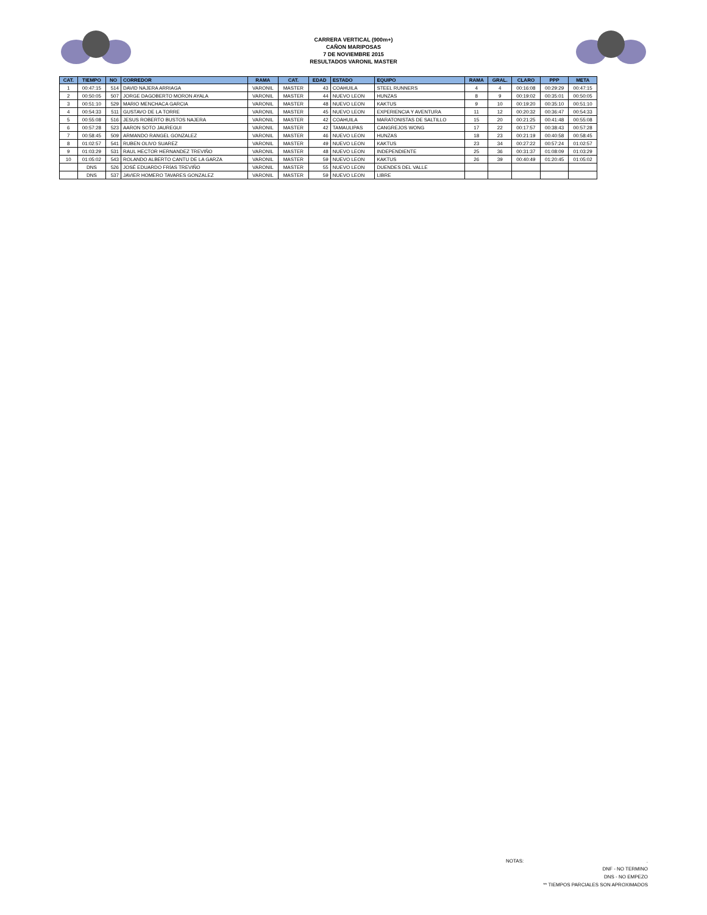CARRERA VERTICAL (900m+)
CAÑON MARIPOSAS
7 DE NOVIEMBRE 2015
RESULTADOS VARONIL MASTER
| CAT. | TIEMPO | NO | CORREDOR | RAMA | CAT. | EDAD | ESTADO | EQUIPO | RAMA | GRAL. | CLARO | PPP | META |
| --- | --- | --- | --- | --- | --- | --- | --- | --- | --- | --- | --- | --- | --- |
| 1 | 00:47:15 | 514 | DAVID NAJERA ARRIAGA | VARONIL | MASTER | 43 | COAHUILA | STEEL RUNNERS | 4 | 4 | 00:16:08 | 00:29:29 | 00:47:15 |
| 2 | 00:50:05 | 507 | JORGE DAGOBERTO MORON AYALA | VARONIL | MASTER | 44 | NUEVO LEON | HUNZAS | 8 | 9 | 00:19:02 | 00:35:01 | 00:50:05 |
| 3 | 00:51:10 | 529 | MARIO MENCHACA GARCIA | VARONIL | MASTER | 48 | NUEVO LEON | KAKTUS | 9 | 10 | 00:19:20 | 00:35:10 | 00:51:10 |
| 4 | 00:54:33 | 511 | GUSTAVO DE LA TORRE | VARONIL | MASTER | 45 | NUEVO LEON | EXPERIENCIA Y AVENTURA | 11 | 12 | 00:20:32 | 00:36:47 | 00:54:33 |
| 5 | 00:55:08 | 516 | JESUS ROBERTO BUSTOS NAJERA | VARONIL | MASTER | 42 | COAHUILA | MARATONISTAS DE SALTILLO | 15 | 20 | 00:21:25 | 00:41:48 | 00:55:08 |
| 6 | 00:57:28 | 523 | AARON SOTO JAUREGUI | VARONIL | MASTER | 42 | TAMAULIPAS | CANGREJOS WONG | 17 | 22 | 00:17:57 | 00:38:43 | 00:57:28 |
| 7 | 00:58:45 | 509 | ARMANDO RANGEL GONZALEZ | VARONIL | MASTER | 46 | NUEVO LEON | HUNZAS | 18 | 23 | 00:21:19 | 00:40:58 | 00:58:45 |
| 8 | 01:02:57 | 541 | RUBEN OLIVO SUAREZ | VARONIL | MASTER | 49 | NUEVO LEON | KAKTUS | 23 | 34 | 00:27:22 | 00:57:24 | 01:02:57 |
| 9 | 01:03:29 | 531 | RAUL HECTOR HERNANDEZ TREVIÑO | VARONIL | MASTER | 48 | NUEVO LEON | INDEPENDIENTE | 25 | 36 | 00:31:37 | 01:08:09 | 01:03:29 |
| 10 | 01:05:02 | 543 | ROLANDO ALBERTO CANTU DE LA GARZA | VARONIL | MASTER | 59 | NUEVO LEON | KAKTUS | 26 | 39 | 00:40:49 | 01:20:45 | 01:05:02 |
| | DNS | 526 | JOSÉ EDUARDO FRÍAS TREVIÑO | VARONIL | MASTER | 55 | NUEVO LEON | DUENDES DEL VALLE | | | | | |
| | DNS | 537 | JAVIER HOMERO TAVARES GONZALEZ | VARONIL | MASTER | 59 | NUEVO LEON | LIBRE | | | | | |
NOTAS: .
DNF - NO TERMINO
DNS - NO EMPEZO
** TIEMPOS PARCIALES SON APROXIMADOS